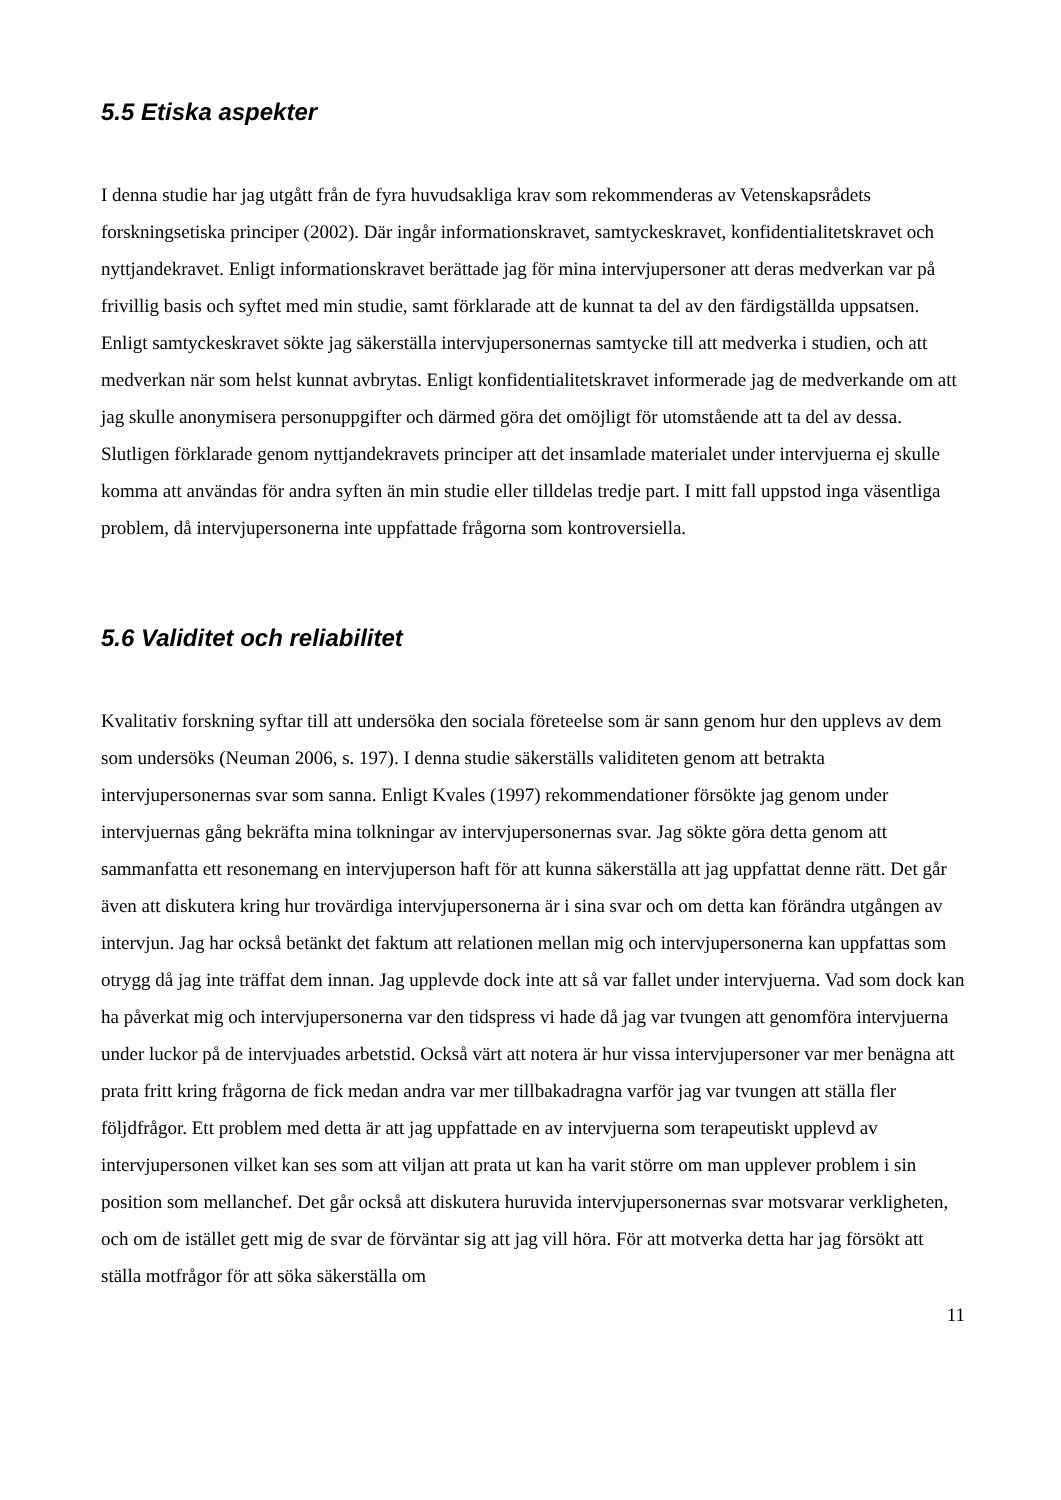5.5 Etiska aspekter
I denna studie har jag utgått från de fyra huvudsakliga krav som rekommenderas av Vetenskapsrådets forskningsetiska principer (2002). Där ingår informationskravet, samtyckeskravet, konfidentialitetskravet och nyttjandekravet. Enligt informationskravet berättade jag för mina intervjupersoner att deras medverkan var på frivillig basis och syftet med min studie, samt förklarade att de kunnat ta del av den färdigställda uppsatsen. Enligt samtyckeskravet sökte jag säkerställa intervjupersonernas samtycke till att medverka i studien, och att medverkan när som helst kunnat avbrytas. Enligt konfidentialitetskravet informerade jag de medverkande om att jag skulle anonymisera personuppgifter och därmed göra det omöjligt för utomstående att ta del av dessa. Slutligen förklarade genom nyttjandekravets principer att det insamlade materialet under intervjuerna ej skulle komma att användas för andra syften än min studie eller tilldelas tredje part. I mitt fall uppstod inga väsentliga problem, då intervjupersonerna inte uppfattade frågorna som kontroversiella.
5.6 Validitet och reliabilitet
Kvalitativ forskning syftar till att undersöka den sociala företeelse som är sann genom hur den upplevs av dem som undersöks (Neuman 2006, s. 197). I denna studie säkerställs validiteten genom att betrakta intervjupersonernas svar som sanna. Enligt Kvales (1997) rekommendationer försökte jag genom under intervjuernas gång bekräfta mina tolkningar av intervjupersonernas svar. Jag sökte göra detta genom att sammanfatta ett resonemang en intervjuperson haft för att kunna säkerställa att jag uppfattat denne rätt. Det går även att diskutera kring hur trovärdiga intervjupersonerna är i sina svar och om detta kan förändra utgången av intervjun. Jag har också betänkt det faktum att relationen mellan mig och intervjupersonerna kan uppfattas som otrygg då jag inte träffat dem innan. Jag upplevde dock inte att så var fallet under intervjuerna. Vad som dock kan ha påverkat mig och intervjupersonerna var den tidspress vi hade då jag var tvungen att genomföra intervjuerna under luckor på de intervjuades arbetstid. Också värt att notera är hur vissa intervjupersoner var mer benägna att prata fritt kring frågorna de fick medan andra var mer tillbakadragna varför jag var tvungen att ställa fler följdfrågor. Ett problem med detta är att jag uppfattade en av intervjuerna som terapeutiskt upplevd av intervjupersonen vilket kan ses som att viljan att prata ut kan ha varit större om man upplever problem i sin position som mellanchef. Det går också att diskutera huruvida intervjupersonernas svar motsvarar verkligheten, och om de istället gett mig de svar de förväntar sig att jag vill höra. För att motverka detta har jag försökt att ställa motfrågor för att söka säkerställa om
11